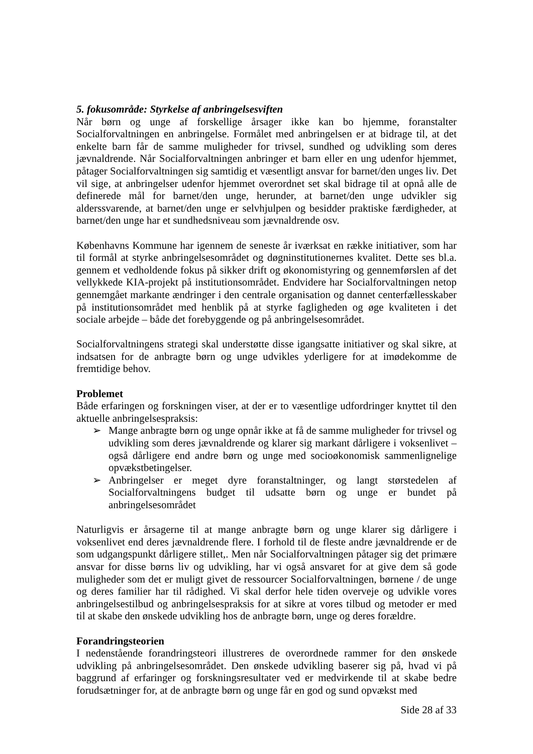5. fokusområde: Styrkelse af anbringelsesviften
Når børn og unge af forskellige årsager ikke kan bo hjemme, foranstalter Socialforvaltningen en anbringelse. Formålet med anbringelsen er at bidrage til, at det enkelte barn får de samme muligheder for trivsel, sundhed og udvikling som deres jævnaldrende. Når Socialforvaltningen anbringer et barn eller en ung udenfor hjemmet, påtager Socialforvaltningen sig samtidig et væsentligt ansvar for barnet/den unges liv. Det vil sige, at anbringelser udenfor hjemmet overordnet set skal bidrage til at opnå alle de definerede mål for barnet/den unge, herunder, at barnet/den unge udvikler sig alderssvarende, at barnet/den unge er selvhjulpen og besidder praktiske færdigheder, at barnet/den unge har et sundhedsniveau som jævnaldrende osv.
Københavns Kommune har igennem de seneste år iværksat en række initiativer, som har til formål at styrke anbringelsesområdet og døgninstitutionernes kvalitet. Dette ses bl.a. gennem et vedholdende fokus på sikker drift og økonomistyring og gennemførslen af det vellykkede KIA-projekt på institutionsområdet. Endvidere har Socialforvaltningen netop gennemgået markante ændringer i den centrale organisation og dannet centerfællesskaber på institutionsområdet med henblik på at styrke fagligheden og øge kvaliteten i det sociale arbejde – både det forebyggende og på anbringelsesområdet.
Socialforvaltningens strategi skal understøtte disse igangsatte initiativer og skal sikre, at indsatsen for de anbragte børn og unge udvikles yderligere for at imødekomme de fremtidige behov.
Problemet
Både erfaringen og forskningen viser, at der er to væsentlige udfordringer knyttet til den aktuelle anbringelsespraksis:
➢ Mange anbragte børn og unge opnår ikke at få de samme muligheder for trivsel og udvikling som deres jævnaldrende og klarer sig markant dårligere i voksenlivet – også dårligere end andre børn og unge med socioøkonomisk sammenlignelige opvækstbetingelser.
➢ Anbringelser er meget dyre foranstaltninger, og langt størstedelen af Socialforvaltningens budget til udsatte børn og unge er bundet på anbringelsesområdet
Naturligvis er årsagerne til at mange anbragte børn og unge klarer sig dårligere i voksenlivet end deres jævnaldrende flere. I forhold til de fleste andre jævnaldrende er de som udgangspunkt dårligere stillet,. Men når Socialforvaltningen påtager sig det primære ansvar for disse børns liv og udvikling, har vi også ansvaret for at give dem så gode muligheder som det er muligt givet de ressourcer Socialforvaltningen, børnene / de unge og deres familier har til rådighed. Vi skal derfor hele tiden overveje og udvikle vores anbringelsestilbud og anbringelsespraksis for at sikre at vores tilbud og metoder er med til at skabe den ønskede udvikling hos de anbragte børn, unge og deres forældre.
Forandringsteorien
I nedenstående forandringsteori illustreres de overordnede rammer for den ønskede udvikling på anbringelsesområdet. Den ønskede udvikling baserer sig på, hvad vi på baggrund af erfaringer og forskningsresultater ved er medvirkende til at skabe bedre forudsætninger for, at de anbragte børn og unge får en god og sund opvækst med
Side 28 af 33